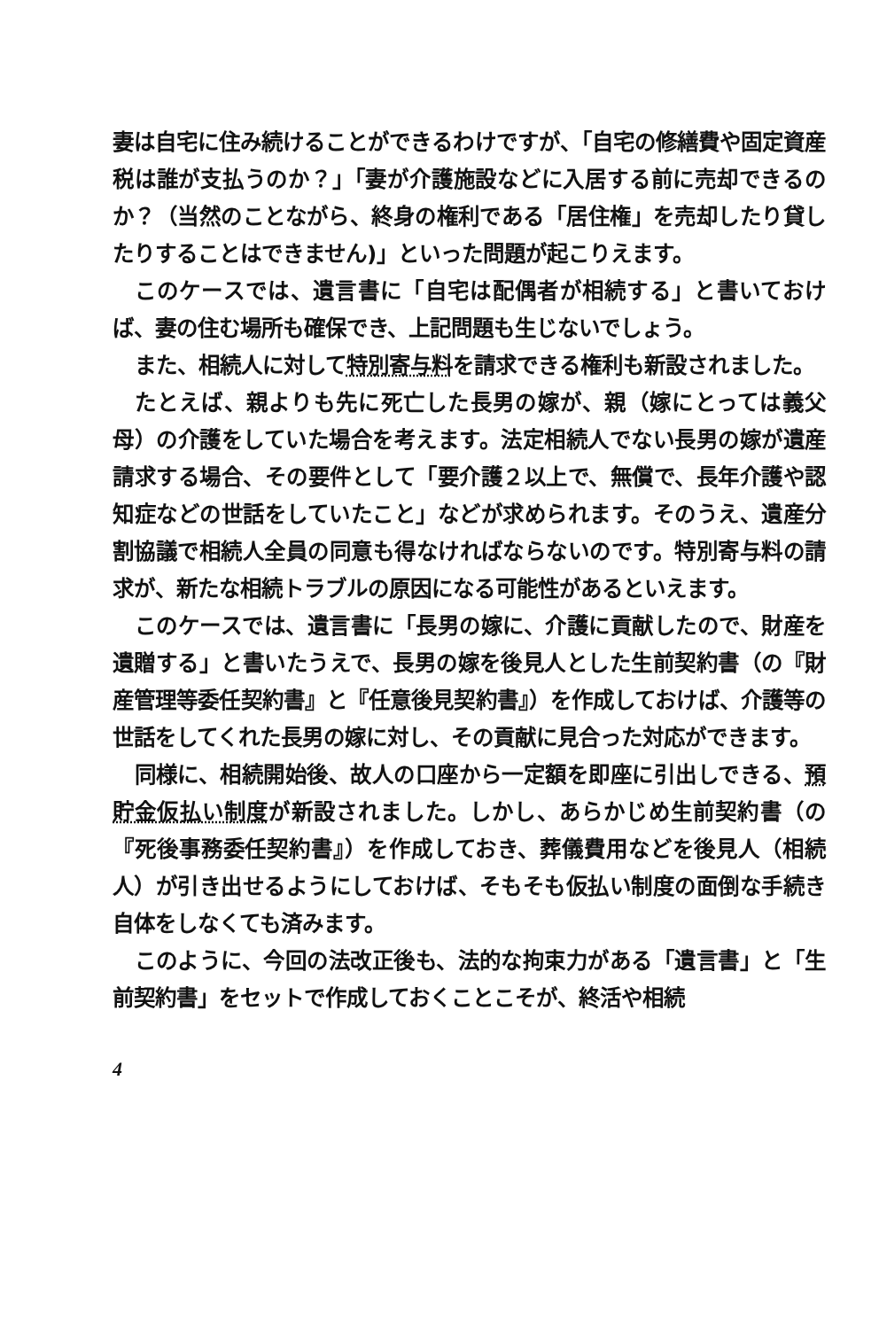妻は自宅に住み続けることができるわけですが、「自宅の修繕費や固定資産税は誰が支払うのか？」「妻が介護施設などに入居する前に売却できるのか？（当然のことながら、終身の権利である「居住権」を売却したり貸したりすることはできません)」といった問題が起こりえます。
このケースでは、遺言書に「自宅は配偶者が相続する」と書いておけば、妻の住む場所も確保でき、上記問題も生じないでしょう。
また、相続人に対して特別寄与料を請求できる権利も新設されました。
たとえば、親よりも先に死亡した長男の嫁が、親（嫁にとっては義父母）の介護をしていた場合を考えます。法定相続人でない長男の嫁が遺産請求する場合、その要件として「要介護２以上で、無償で、長年介護や認知症などの世話をしていたこと」などが求められます。そのうえ、遺産分割協議で相続人全員の同意も得なければならないのです。特別寄与料の請求が、新たな相続トラブルの原因になる可能性があるといえます。
このケースでは、遺言書に「長男の嫁に、介護に貢献したので、財産を遺贈する」と書いたうえで、長男の嫁を後見人とした生前契約書（の『財産管理等委任契約書』と『任意後見契約書』）を作成しておけば、介護等の世話をしてくれた長男の嫁に対し、その貢献に見合った対応ができます。
同様に、相続開始後、故人の口座から一定額を即座に引出しできる、預貯金仮払い制度が新設されました。しかし、あらかじめ生前契約書（の『死後事務委任契約書』）を作成しておき、葬儀費用などを後見人（相続人）が引き出せるようにしておけば、そもそも仮払い制度の面倒な手続き自体をしなくても済みます。
このように、今回の法改正後も、法的な拘束力がある「遺言書」と「生前契約書」をセットで作成しておくことこそが、終活や相続
4